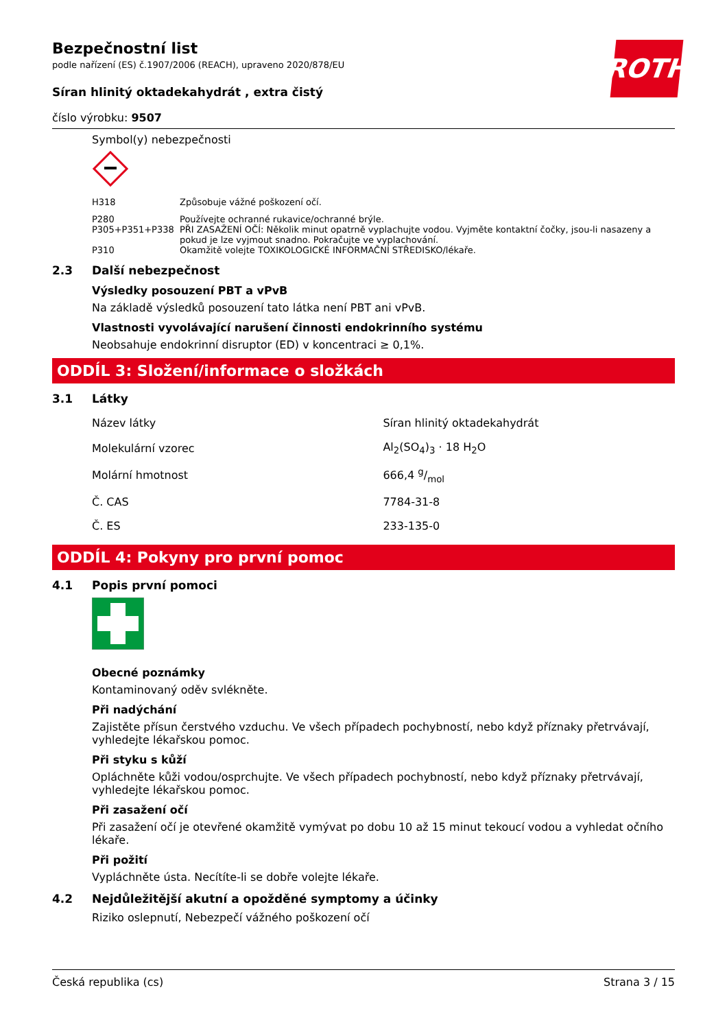ROTH
Bezpečnostní list
podle nařízení (ES) č.1907/2006 (REACH), upraveno 2020/878/EU
Síran hlinitý oktadekahydrát , extra čistý
číslo výrobku: 9507
Symbol(y) nebezpečnosti
| H318 | Způsobuje vážné poškození očí. |
| P280 | Používejte ochranné rukavice/ochranné brýle. |
| P305+P351+P338 | PŘI ZASAŽENÍ OČÍ: Několik minut opatrně vyplachujte vodou. Vyjměte kontaktní čočky, jsou-li nasazeny a pokud je lze vyjmout snadno. Pokračujte ve vyplachování. |
| P310 | Okamžitě volejte TOXIKOLOGICKÉ INFORMAČNÍ STŘEDISKO/lékaře. |
2.3 Další nebezpečnost
Výsledky posouzení PBT a vPvB
Na základě výsledků posouzení tato látka není PBT ani vPvB.
Vlastnosti vyvolávající narušení činnosti endokrinního systému
Neobsahuje endokrinní disruptor (ED) v koncentraci ≥ 0,1%.
ODDÍL 3: Složení/informace o složkách
3.1 Látky
| Název látky | Síran hlinitý oktadekahydrát |
| Molekulární vzorec | Al<sub>2</sub>(SO<sub>4</sub>)<sub>3</sub> · 18 H<sub>2</sub>O |
| Molární hmotnost | 666,4 g/mol |
| Č. CAS | 7784-31-8 |
| Č. ES | 233-135-0 |
ODDÍL 4: Pokyny pro první pomoc
4.1 Popis první pomoci
Obecné poznámky
Kontaminovaný oděv svlékněte.
Při nadýchání
Zajistěte přísun čerstvého vzduchu. Ve všech případech pochybností, nebo když příznaky přetrvávají, vyhledejte lékařskou pomoc.
Při styku s kůží
Opláchněte kůži vodou/osprchujte. Ve všech případech pochybností, nebo když příznaky přetrvávají, vyhledejte lékařskou pomoc.
Při zasažení očí
Při zasažení očí je otevřené okamžitě vymývat po dobu 10 až 15 minut tekoucí vodou a vyhledat očního lékaře.
Při požití
Vypláchněte ústa. Necítíte-li se dobře volejte lékaře.
4.2 Nejdůležitější akutní a opožděné symptomy a účinky
Riziko oslepnutí, Nebezpečí vážného poškození očí
Česká republika (cs) Strana 3 / 15